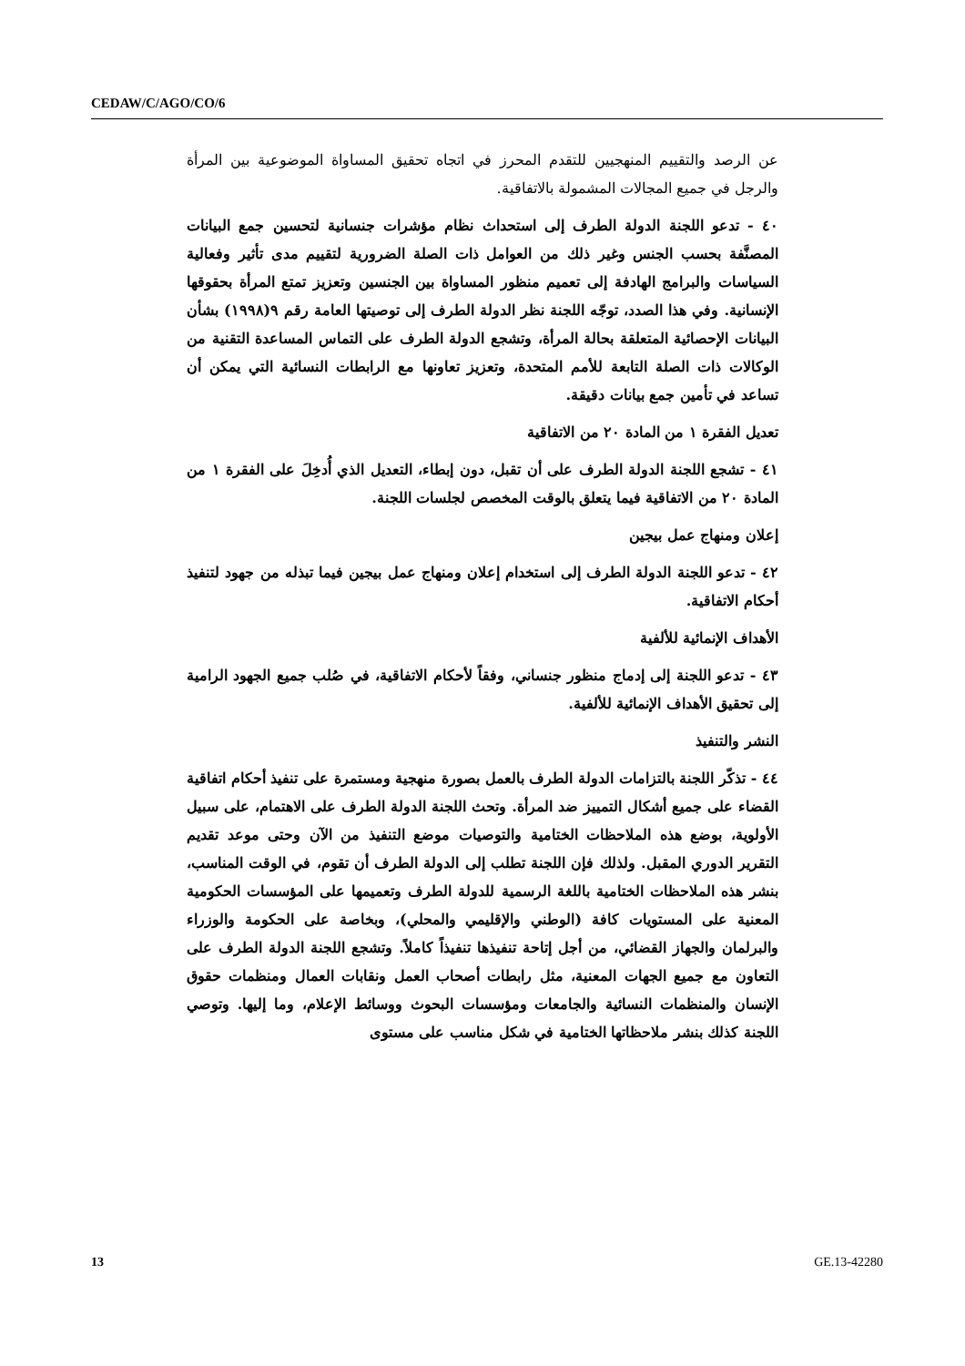CEDAW/C/AGO/CO/6
عن الرصد والتقييم المنهجيين للتقدم المحرز في اتجاه تحقيق المساواة الموضوعية بين المرأة والرجل في جميع المجالات المشمولة بالاتفاقية.
٤٠ - تدعو اللجنة الدولة الطرف إلى استحداث نظام مؤشرات جنسانية لتحسين جمع البيانات المصنَّفة بحسب الجنس وغير ذلك من العوامل ذات الصلة الضرورية لتقييم مدى تأثير وفعالية السياسات والبرامج الهادفة إلى تعميم منظور المساواة بين الجنسين وتعزيز تمتع المرأة بحقوقها الإنسانية. وفي هذا الصدد، توجّه اللجنة نظر الدولة الطرف إلى توصيتها العامة رقم ٩(١٩٩٨) بشأن البيانات الإحصائية المتعلقة بحالة المرأة، وتشجع الدولة الطرف على التماس المساعدة التقنية من الوكالات ذات الصلة التابعة للأمم المتحدة، وتعزيز تعاونها مع الرابطات النسائية التي يمكن أن تساعد في تأمين جمع بيانات دقيقة.
تعديل الفقرة ١ من المادة ٢٠ من الاتفاقية
٤١ - تشجع اللجنة الدولة الطرف على أن تقبل، دون إبطاء، التعديل الذي أُدخِلَ على الفقرة ١ من المادة ٢٠ من الاتفاقية فيما يتعلق بالوقت المخصص لجلسات اللجنة.
إعلان ومنهاج عمل بيجين
٤٢ - تدعو اللجنة الدولة الطرف إلى استخدام إعلان ومنهاج عمل بيجين فيما تبذله من جهود لتنفيذ أحكام الاتفاقية.
الأهداف الإنمائية للألفية
٤٣ - تدعو اللجنة إلى إدماج منظور جنساني، وفقاً لأحكام الاتفاقية، في صُلب جميع الجهود الرامية إلى تحقيق الأهداف الإنمائية للألفية.
النشر والتنفيذ
٤٤ - تذكّر اللجنة بالتزامات الدولة الطرف بالعمل بصورة منهجية ومستمرة على تنفيذ أحكام اتفاقية القضاء على جميع أشكال التمييز ضد المرأة. وتحث اللجنة الدولة الطرف على الاهتمام، على سبيل الأولوية، بوضع هذه الملاحظات الختامية والتوصيات موضع التنفيذ من الآن وحتى موعد تقديم التقرير الدوري المقبل. ولذلك فإن اللجنة تطلب إلى الدولة الطرف أن تقوم، في الوقت المناسب، بنشر هذه الملاحظات الختامية باللغة الرسمية للدولة الطرف وتعميمها على المؤسسات الحكومية المعنية على المستويات كافة (الوطني والإقليمي والمحلي)، وبخاصة على الحكومة والوزراء والبرلمان والجهاز القضائي، من أجل إتاحة تنفيذها تنفيذاً كاملاً. وتشجع اللجنة الدولة الطرف على التعاون مع جميع الجهات المعنية، مثل رابطات أصحاب العمل ونقابات العمال ومنظمات حقوق الإنسان والمنظمات النسائية والجامعات ومؤسسات البحوث ووسائط الإعلام، وما إليها. وتوصي اللجنة كذلك بنشر ملاحظاتها الختامية في شكل مناسب على مستوى
13 GE.13-42280